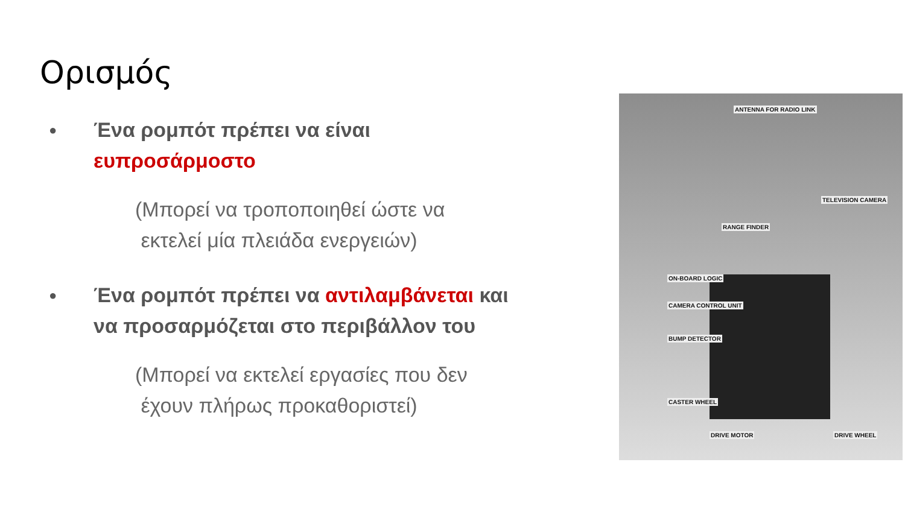Ορισμός
● Ένα ρομπότ πρέπει να είναι
ευπροσάρμοστο
(Μπορεί να τροποποιηθεί ώστε να
εκτελεί μία πλειάδα ενεργειών)
● Ένα ρομπότ πρέπει να αντιλαμβάνεται και
να προσαρμόζεται στο περιβάλλον του
(Μπορεί να εκτελεί εργασίες που δεν
έχουν πλήρως προκαθοριστεί)
ANTENNA FOR RADIO LINK
TELEVISION CAMERA
RANGE FINDER
ON-BOARD LOGIC
CAMERA CONTROL UNIT
BUMP DETECTOR
CASTER WHEEL
DRIVE MOTOR DRIVE WHEEL